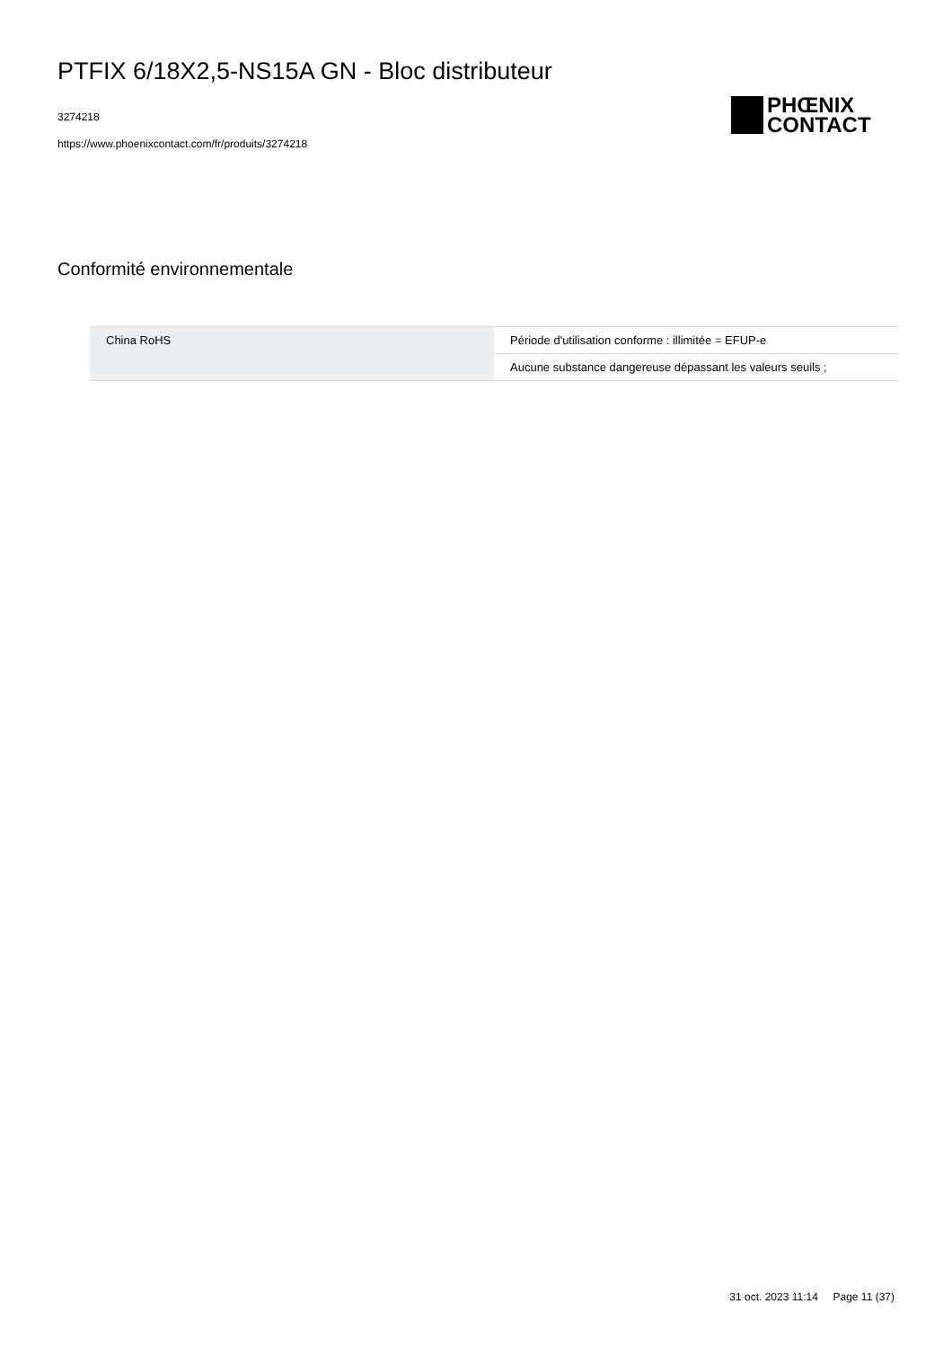PTFIX 6/18X2,5-NS15A GN - Bloc distributeur
3274218
https://www.phoenixcontact.com/fr/produits/3274218
PHŒNIX
CONTACT
Conformité environnementale
| China RoHS | Période d'utilisation conforme : illimitée = EFUP-e |
| | Aucune substance dangereuse dépassant les valeurs seuils ; |
31 oct. 2023 11:14 Page 11 (37)